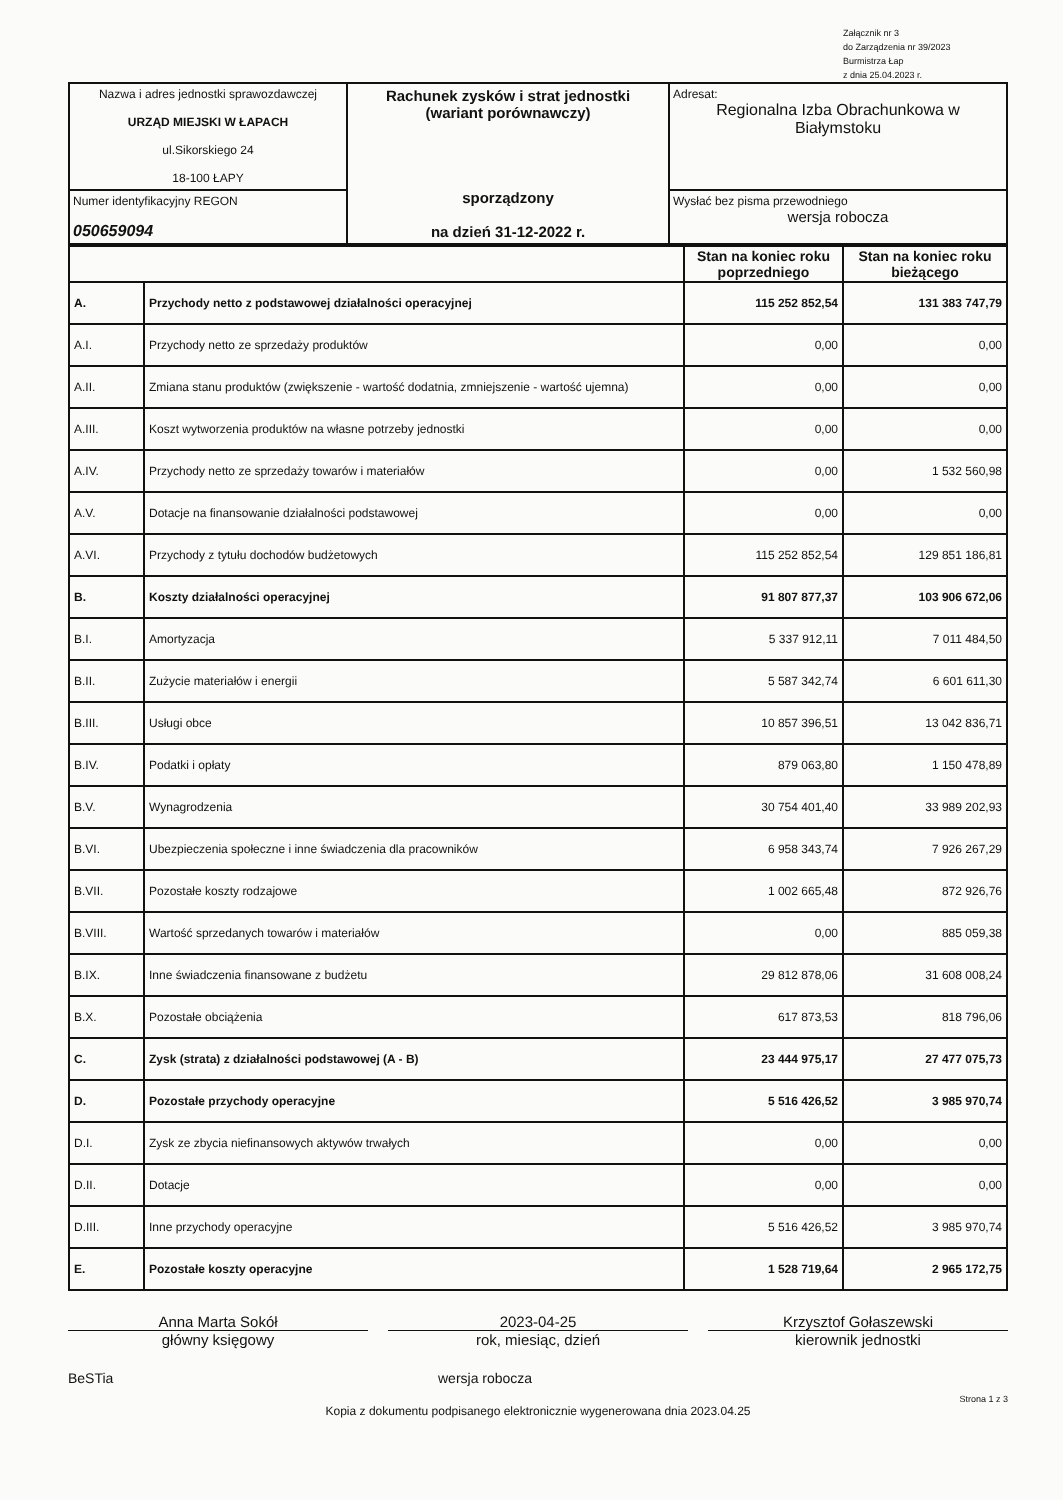Załącznik nr 3
do Zarządzenia nr 39/2023
Burmistrza Łap
z dnia 25.04.2023 r.
| Nazwa i adres jednostki sprawozdawczej URZĄD MIEJSKI W ŁAPACH ul.Sikorskiego 24 18-100 ŁAPY | Rachunek zysków i strat jednostki (wariant porównawczy) sporządzony na dzień 31-12-2022 r. | Adresat: Regionalna Izba Obrachunkowa w Białymstoku |
| Numer identyfikacyjny REGON 050659094 | | Wysłać bez pisma przewodniego wersja robocza |
| | | Stan na koniec roku poprzedniego | Stan na koniec roku bieżącego |
| --- | --- | --- | --- |
| A. | Przychody netto z podstawowej działalności operacyjnej | 115 252 852,54 | 131 383 747,79 |
| A.I. | Przychody netto ze sprzedaży produktów | 0,00 | 0,00 |
| A.II. | Zmiana stanu produktów (zwiększenie - wartość dodatnia, zmniejszenie - wartość ujemna) | 0,00 | 0,00 |
| A.III. | Koszt wytworzenia produktów na własne potrzeby jednostki | 0,00 | 0,00 |
| A.IV. | Przychody netto ze sprzedaży towarów i materiałów | 0,00 | 1 532 560,98 |
| A.V. | Dotacje na finansowanie działalności podstawowej | 0,00 | 0,00 |
| A.VI. | Przychody z tytułu dochodów budżetowych | 115 252 852,54 | 129 851 186,81 |
| B. | Koszty działalności operacyjnej | 91 807 877,37 | 103 906 672,06 |
| B.I. | Amortyzacja | 5 337 912,11 | 7 011 484,50 |
| B.II. | Zużycie materiałów i energii | 5 587 342,74 | 6 601 611,30 |
| B.III. | Usługi obce | 10 857 396,51 | 13 042 836,71 |
| B.IV. | Podatki i opłaty | 879 063,80 | 1 150 478,89 |
| B.V. | Wynagrodzenia | 30 754 401,40 | 33 989 202,93 |
| B.VI. | Ubezpieczenia społeczne i inne świadczenia dla pracowników | 6 958 343,74 | 7 926 267,29 |
| B.VII. | Pozostałe koszty rodzajowe | 1 002 665,48 | 872 926,76 |
| B.VIII. | Wartość sprzedanych towarów i materiałów | 0,00 | 885 059,38 |
| B.IX. | Inne świadczenia finansowane z budżetu | 29 812 878,06 | 31 608 008,24 |
| B.X. | Pozostałe obciążenia | 617 873,53 | 818 796,06 |
| C. | Zysk (strata) z działalności podstawowej (A - B) | 23 444 975,17 | 27 477 075,73 |
| D. | Pozostałe przychody operacyjne | 5 516 426,52 | 3 985 970,74 |
| D.I. | Zysk ze zbycia niefinansowych aktywów trwałych | 0,00 | 0,00 |
| D.II. | Dotacje | 0,00 | 0,00 |
| D.III. | Inne przychody operacyjne | 5 516 426,52 | 3 985 970,74 |
| E. | Pozostałe koszty operacyjne | 1 528 719,64 | 2 965 172,75 |
Anna Marta Sokół
główny księgowy
2023-04-25
rok, miesiąc, dzień
Krzysztof Gołaszewski
kierownik jednostki
BeSTia wersja robocza
Strona 1 z 3
Kopia z dokumentu podpisanego elektronicznie wygenerowana dnia 2023.04.25